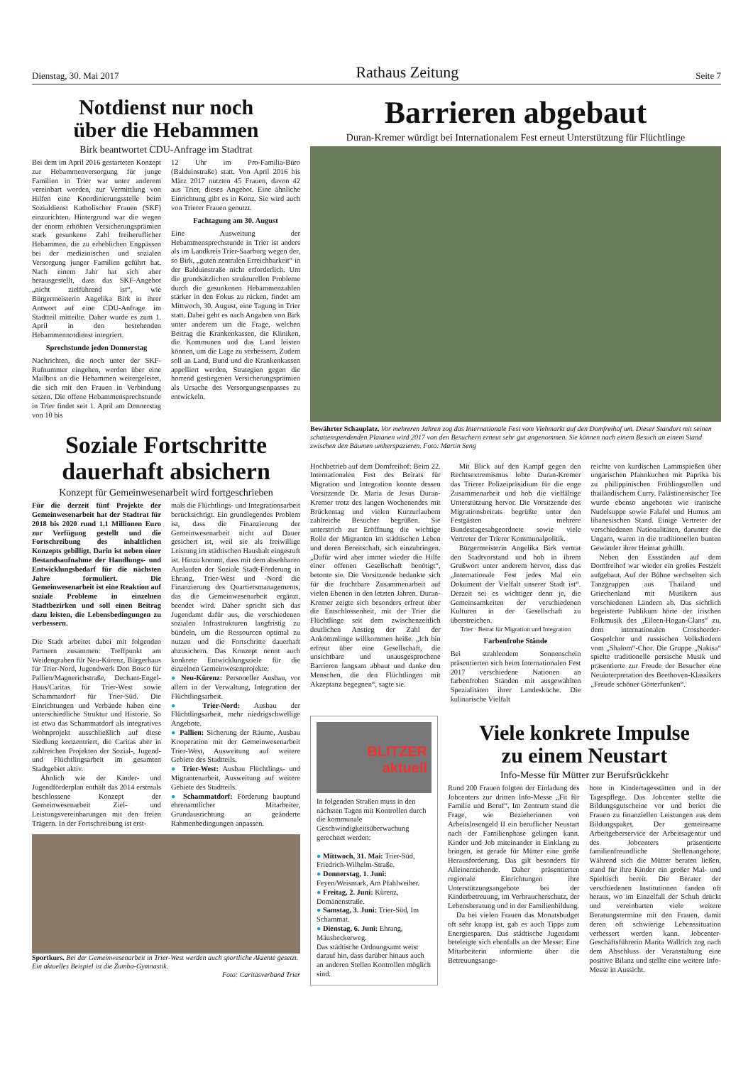Dienstag, 30. Mai 2017 Rathaus Zeitung Seite 7
Notdienst nur noch
über die Hebammen
Birk beantwortet CDU-Anfrage im Stadtrat
Bei dem im April 2016 gestarteten Konzept zur Hebammenversorgung für junge Familien in Trier war unter anderem vereinbart worden, zur Vermittlung von Hilfen eine Koordinierungsstelle beim Sozialdienst Katholischer Frauen (SKF) einzurichten. Hintergrund war die wegen der enorm erhöhten Versicherungsprämien stark gesunkene Zahl freiberuflicher Hebammen, die zu erheblichen Engpässen bei der medizinischen und sozialen Versorgung junger Familien geführt hat. Nach einem Jahr hat sich aber herausgestellt, dass das SKF-Angebot „nicht zielführend ist“, wie Bürgermeisterin Angelika Birk in ihrer Antwort auf eine CDU-Anfrage im Stadtteil mitteilte. Daher wurde es zum 1. April in den bestehenden Hebammennotdienst integriert.
Sprechstunde jeden Donnerstag
Nachrichten, die noch unter der SKF-Rufnummer eingehen, werden über eine Mailbox an die Hebammen weitergeleitet, die sich mit den Frauen in Verbindung setzen. Die offene Hebammensprechstunde in Trier findet seit 1. April am Donnerstag von 10 bis
12 Uhr im Pro-Familia-Büro (Balduinstraße) statt. Von April 2016 bis März 2017 nutzten 45 Frauen, davon 42 aus Trier, dieses Angebot. Eine ähnliche Einrichtung gibt es in Konz. Sie wird auch von Trierer Frauen genutzt.
Fachtagung am 30. August
Eine Ausweitung der Hebammensprechstunde in Trier ist anders als im Landkreis Trier-Saarburg wegen der, so Birk, „guten zentralen Erreichbarkeit“ in der Balduinstraße nicht erforderlich. Um die grundsätzlichen strukturellen Probleme durch die gesunkenen Hebammenzahlen stärker in den Fokus zu rücken, findet am Mittwoch, 30. August, eine Tagung in Trier statt. Dabei geht es nach Angaben von Birk unter anderem um die Frage, welchen Beitrag die Krankenkassen, die Kliniken, die Kommunen und das Land leisten können, um die Lage zu verbessern. Zudem soll an Land, Bund und die Krankenkassen appelliert werden, Strategien gegen die horrend gestiegenen Versicherungsprämien als Ursache des Versorgungsenpasses zu entwickeln.
Soziale Fortschritte
dauerhaft absichern
Konzept für Gemeinwesenarbeit wird fortgeschrieben
Für die derzeit fünf Projekte der Gemeinwesenarbeit hat der Stadtrat für 2018 bis 2020 rund 1,1 Millionen Euro zur Verfügung gestellt und die Fortschreibung des inhaltlichen Konzepts gebilligt. Darin ist neben einer Bestandsaufnahme der Handlungs- und Entwicklungsbedarf für die nächsten Jahre formuliert. Die Gemeinwesenarbeit ist eine Reaktion auf soziale Probleme in einzelnen Stadtbezirken und soll einen Beitrag dazu leisten, die Lebensbedingungen zu verbessern.
Die Stadt arbeitet dabei mit folgenden Partnern zusammen: Treffpunkt am Weidengraben für Neu-Kürenz, Bürgerhaus für Trier-Nord, Jugendwerk Don Bosco für Pallien/Magnerichstraße, Dechant-Engel-Haus/Caritas für Trier-West sowie Schammatdorf für Trier-Süd. Die Einrichtungen und Verbände haben eine unterschiedliche Struktur und Historie. So ist etwa das Schammatdorf als integratives Wohnprojekt ausschließlich auf diese Siedlung konzentriert, die Caritas aber in zahlreichen Projekten der Sozial-, Jugend- und Flüchtlingsarbeit im gesamten Stadtgebiet aktiv.
Ähnlich wie der Kinder- und Jugendförderplan enthält das 2014 erstmals beschlossene Konzept der Gemeinwesenarbeit Ziel- und Leistungsvereinbarungen mit den freien Trägern. In der Fortschreibung ist erst-
mals die Flüchtlings- und Integrationsarbeit berücksichtigt. Ein grundlegendes Problem ist, dass die Finanzierung der Gemeinwesenarbeit nicht auf Dauer gesichert ist, weil sie als freiwillige Leistung im städtischen Haushalt eingestuft ist. Hinzu kommt, dass mit dem absehbaren Auslaufen der Soziale Stadt-Förderung in Ehrang, Trier-West und -Nord die Finanzierung des Quartiersmanagements, das die Gemeinwesenarbeit ergänzt, beendet wird. Daher spricht sich das Jugendamt dafür aus, die verschiedenen sozialen Infrastrukturen langfristig zu bündeln, um die Ressourcen optimal zu nutzen und die Fortschritte dauerhaft abzusichern. Das Konzept nennt auch konkrete Entwicklungsziele für die einzelnen Gemeinwesenprojekte:
● Neu-Kürenz: Personeller Ausbau, vor allem in der Verwaltung, Integration der Flüchtlingsarbeit.
● Trier-Nord: Ausbau der Flüchtlingsarbeit, mehr niedrigschwellige Angebote.
● Pallien: Sicherung der Räume, Ausbau Kooperation mit der Gemeinwesenarbeit Trier-West, Ausweitung auf weitere Gebiete des Stadtteils.
● Trier-West: Ausbau Flüchtlings- und Migrantenarbeit, Ausweitung auf weitere Gebiete des Stadtteils.
● Schammatdorf: Förderung hauptund ehrenamtlicher Mitarbeiter, Grundausrichtung an geänderte Rahmenbedingungen anpassen.
Sportkurs. Bei der Gemeinwesenarbeit in Trier-West werden auch sportliche Akzente gesetzt. Ein aktuelles Beispiel ist die Zumba-Gymnastik.
Foto: Caritasverband Trier
Barrieren abgebaut
Duran-Kremer würdigt bei Internationalem Fest erneut Unterstützung für Flüchtlinge
Bewährter Schauplatz. Vor mehreren Jahren zog das Internationale Fest vom Viehmarkt auf den Domfreihof um. Dieser Standort mit seinen schattenspendenden Platanen wird 2017 von den Besuchern erneut sehr gut angenommen. Sie können nach einem Besuch an einem Stand zwischen den Bäumen umherspazieren. Foto: Martin Seng
Hochbetrieb auf dem Domfreihof: Beim 22. Internationalen Fest des Beirats für Migration und Integration konnte dessen Vorsitzende Dr. Maria de Jesus Duran-Kremer trotz des langen Wochenendes mit Brückentag und vielen Kurzurlaubern zahlreiche Besucher begrüßen. Sie unterstrich zur Eröffnung die wichtige Rolle der Migranten im städtischen Leben und deren Bereitschaft, sich einzubringen. „Dafür wird aber immer wieder die Hilfe einer offenen Gesellschaft benötigt“, betonte sie. Die Vorsitzende bedankte sich für die fruchtbare Zusammenarbeit auf vielen Ebenen in den letzten Jahren. Duran-Kremer zeigte sich besonders erfreut über die Entschlossenheit, mit der Trier die Flüchtlinge seit dem zwischenzeitlich deutlichen Anstieg der Zahl der Ankömmlinge willkommen heiße. „Ich bin erfreut über eine Gesellschaft, die unsichtbare und unausgesprochene Barrieren langsam abbaut und danke den Menschen, die den Flüchtlingen mit Akzeptanz begegnen“, sagte sie.
Mit Blick auf den Kampf gegen den Rechtsextremismus lobte Duran-Kremer das Trierer Polizeipräsidium für die enge Zusammenarbeit und hob die vielfältige Unterstützung hervor. Die Vorsitzende des Migrationsbeirats begrüßte unter den Festgästen mehrere Bundestagesabgeordnete sowie viele Vertreter der Trierer Kommunalpolitik.
Bürgermeisterin Angelika Birk vertrat den Stadtvorstand und hob in ihrem Grußwort unter anderem hervor, dass das „Internationale Fest jedes Mal ein Dokument der Vielfalt unserer Stadt ist“. Derzeit sei es wichtiger denn je, die Gemeinsamkeiten der verschiedenen Kulturen in der Gesellschaft zu überstreichen.
Trier · Beirat für Migration und Integration
Farbenfrohe Stände
Bei strahlendem Sonnenschein präsentierten sich beim Internationalen Fest 2017 verschiedene Nationen an farbenfrohen Ständen mit ausgewählten Spezialitäten ihrer Landesküche. Die kulinarische Vielfalt
reichte von kurdischen Lammspießen über ungarischen Pfannkuchen mit Paprika bis zu philippinischen Frühlingsrollen und thailändischem Curry. Palästinensischer Tee wurde ebenso angeboten wie iranische Nudelsuppe sowie Falafel und Humus am libanesischen Stand. Einige Vertreter der verschiedenen Nationalitäten, darunter die Ungarn, waren in die traditionellen bunten Gewänder ihrer Heimat gehüllt.
Neben den Essständen auf dem Domfreihof war wieder ein großes Festzelt aufgebaut. Auf der Bühne wechselten sich Tanzgruppen aus Thailand und Griechenland mit Musikern aus verschiedenen Ländern ab. Das sichtlich begeisterte Publikum hörte der irischen Folkmusik des „Eileen-Hogan-Clans“ zu, dem internationalen Crossborder-Gospelchor und russischen Volksliedern vom „Shalom“-Chor. Die Gruppe „Nakisa“ spielte traditionelle persische Musik und präsentierte zur Freude der Besucher eine Neuinterpretation des Beethoven-Klassikers „Freude schöner Götterfunken“.
BLITZER
aktuell
In folgenden Straßen muss in den nächsten Tagen mit Kontrollen durch die kommunale Geschwindigkeitsüberwachung gerechnet werden:
● Mittwoch, 31. Mai: Trier-Süd, Friedrich-Wilhelm-Straße.
● Donnerstag, 1. Juni: Feyen/Weismark, Am Pfahlweiher.
● Freitag, 2. Juni: Kürenz, Domänenstraße.
● Samstag, 3. Juni: Trier-Süd, Im Schammat.
● Dienstag, 6. Juni: Ehrang, Mäusheckerweg.
Das städtische Ordnungsamt weist darauf hin, dass darüber hinaus auch an anderen Stellen Kontrollen möglich sind.
Viele konkrete Impulse
zu einem Neustart
Info-Messe für Mütter zur Berufsrückkehr
Rund 200 Frauen folgten der Einladung des Jobcenters zur dritten Info-Messe „Fit für Familie und Beruf“. Im Zentrum stand die Frage, wie Bezieherinnen von Arbeitslosengeld II ein beruflicher Neustart nach der Familienphase gelingen kann. Kinder und Job miteinander in Einklang zu bringen, ist gerade für Mütter eine große Herausforderung. Das gilt besonders für Alleinerziehende. Daher präsentierten regionale Einrichtungen ihre Unterstützungsangebote bei der Kinderbetreuung, im Verbraucherschutz, der Lebensberatung und in der Familienbildung.
Da bei vielen Frauen das Monatsbudget oft sehr knapp ist, gab es auch Tipps zum Energiesparen. Das städtische Jugendamt beteleigte sich ebenfalls an der Messe: Eine Mitarbeiterin informierte über die Betreuungsange-
bote in Kindertagesstätten und in der Tagespflege. Das Jobcenter stellte die Bildungsgutscheine vor und beriet die Frauen zu finanziellen Leistungen aus dem Bildungspaket. Der gemeinsame Arbeitgeberservice der Arbeitsagentur und des Jobcenters präsentierte familienfreundliche Stellenangebote. Während sich die Mütter beraten ließen, stand für ihre Kinder ein großer Mal- und Spieltisch bereit. Die Berater der verschiedenen Institutionen fanden oft heraus, wo im Einzelfall der Schuh drückt und vereinbarten viele weitere Beratungstermine mit den Frauen, damit deren oft schwierige Lebenssituation verbessert werden kann. Jobcenter-Geschäftsführerin Marita Wallrich zog nach dem Abschluss der Veranstaltung eine positive Bilanz und stellte eine weitere Info- Messe in Aussicht.